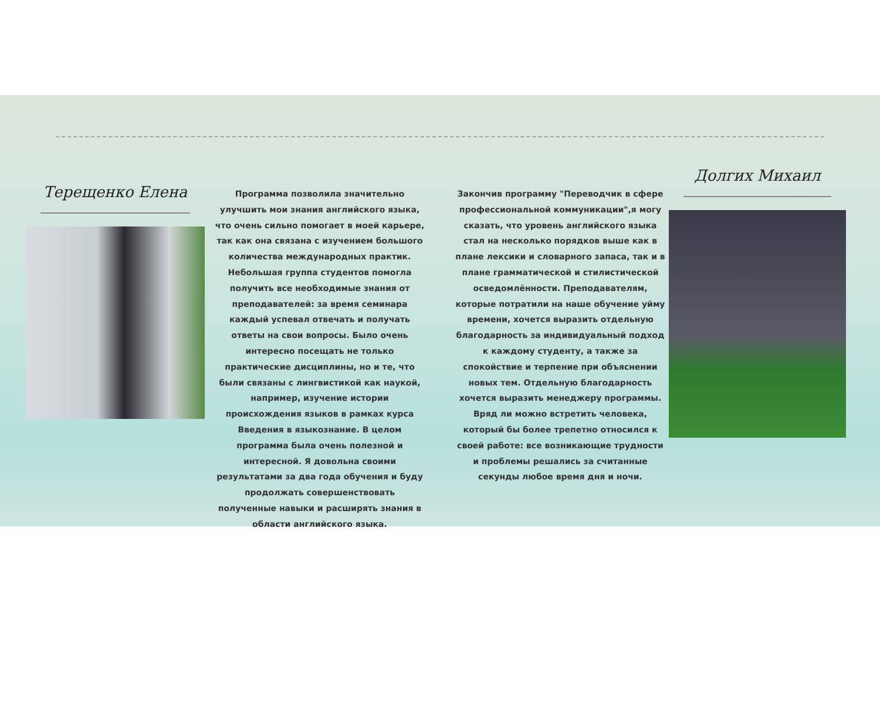Терещенко Елена
Программа позволила значительно улучшить мои знания английского языка, что очень сильно помогает в моей карьере, так как она связана с изучением большого количества международных практик. Небольшая группа студентов помогла получить все необходимые знания от преподавателей: за время семинара каждый успевал отвечать и получать ответы на свои вопросы. Было очень интересно посещать не только практические дисциплины, но и те, что были связаны с лингвистикой как наукой, например, изучение истории происхождения языков в рамках курса Введения в языкознание. В целом программа была очень полезной и интересной. Я довольна своими результатами за два года обучения и буду продолжать совершенствовать полученные навыки и расширять знания в области английского языка.
Закончив программу "Переводчик в сфере профессиональной коммуникации",я могу сказать, что уровень английского языка стал на несколько порядков выше как в плане лексики и словарного запаса, так и в плане грамматической и стилистической осведомлённости. Преподавателям, которые потратили на наше обучение уйму времени, хочется выразить отдельную благодарность за индивидуальный подход к каждому студенту, а также за спокойствие и терпение при объяснении новых тем. Отдельную благодарность хочется выразить менеджеру программы. Вряд ли можно встретить человека, который бы более трепетно относился к своей работе: все возникающие трудности и проблемы решались за считанные секунды любое время дня и ночи.
Долгих Михаил